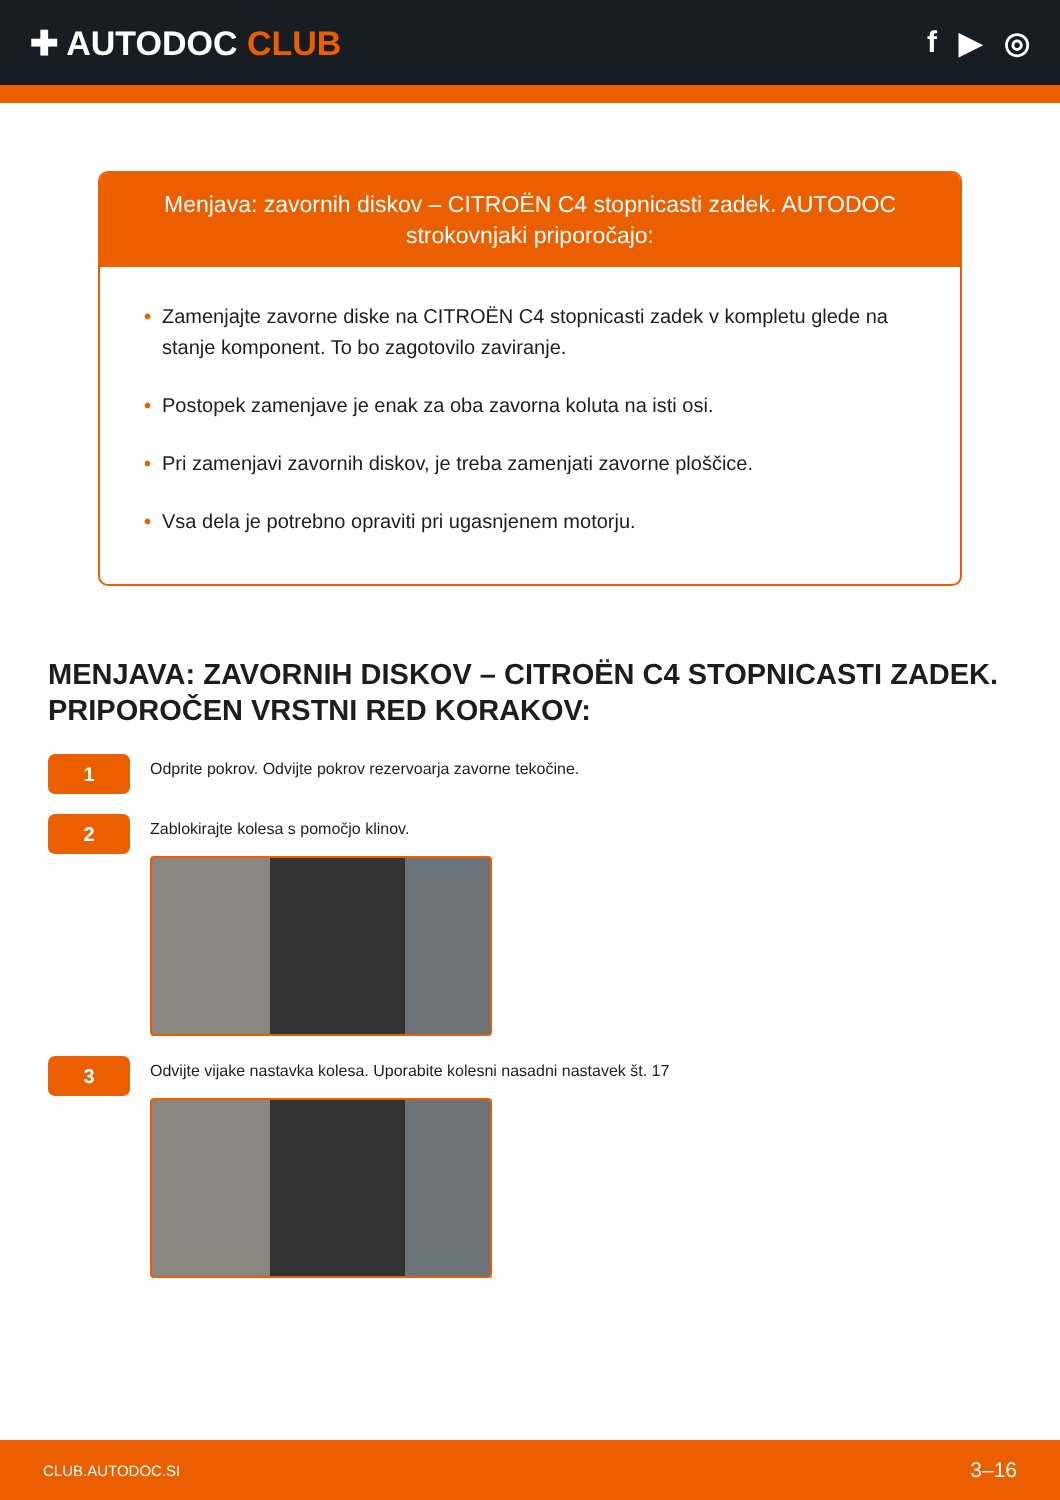✚ AUTODOC CLUB f ▶ ◎
Menjava: zavornih diskov – CITROËN C4 stopnicasti zadek. AUTODOC strokovnjaki priporočajo:
• Zamenjajte zavorne diske na CITROËN C4 stopnicasti zadek v kompletu glede na stanje komponent. To bo zagotovilo zaviranje.
• Postopek zamenjave je enak za oba zavorna koluta na isti osi.
• Pri zamenjavi zavornih diskov, je treba zamenjati zavorne ploščice.
• Vsa dela je potrebno opraviti pri ugasnjenem motorju.
MENJAVA: ZAVORNIH DISKOV – CITROËN C4 STOPNICASTI ZADEK. PRIPOROČEN VRSTNI RED KORAKOV:
1
Odprite pokrov. Odvijte pokrov rezervoarja zavorne tekočine.
2
Zablokirajte kolesa s pomočjo klinov.
3
Odvijte vijake nastavka kolesa. Uporabite kolesni nasadni nastavek št. 17
CLUB.AUTODOC.SI 3–16